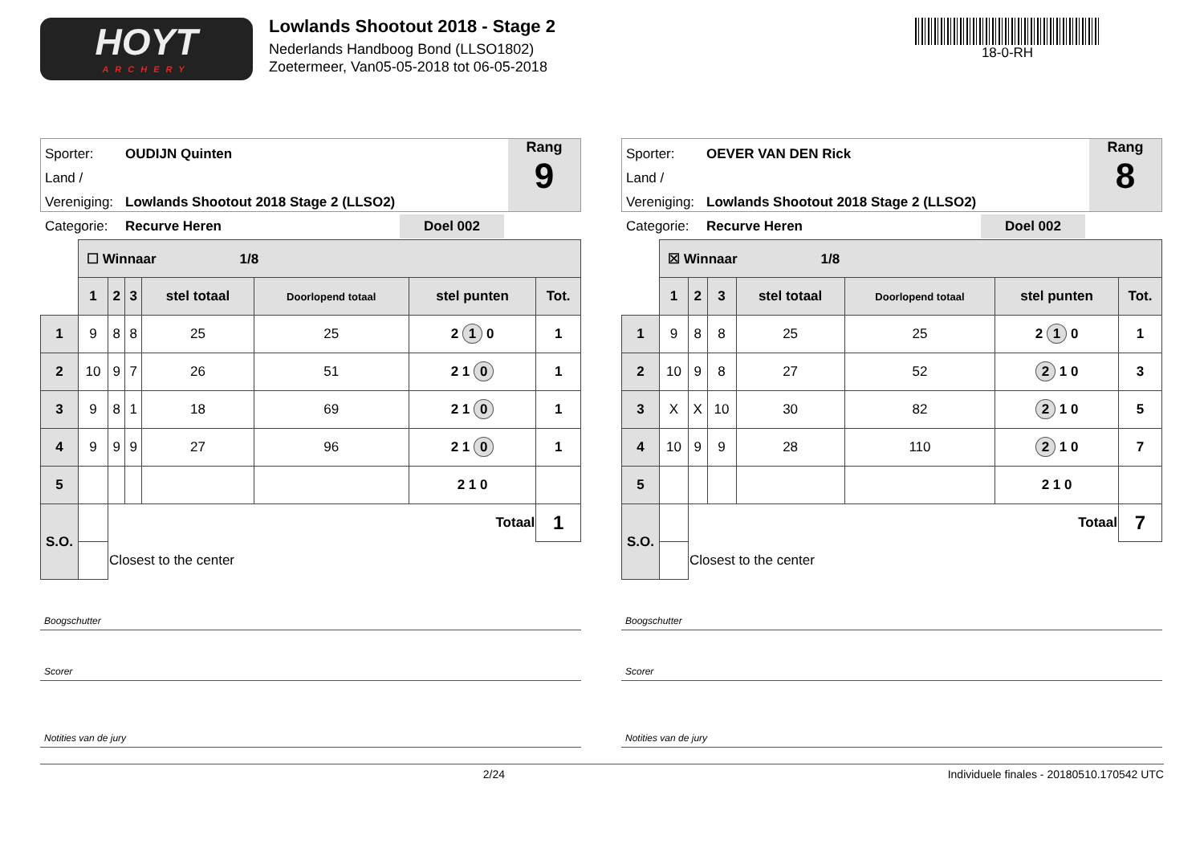HOYT
ARCHERY
Lowlands Shootout 2018 - Stage 2
Nederlands Handboog Bond (LLSO1802)
Zoetermeer, Van05-05-2018 tot 06-05-2018
18-0-RH
Sporter: OUDIJN Quinten
Land / Vereniging: Lowlands Shootout 2018 Stage 2 (LLSO2)
Categorie: Recurve Heren Doel 002
Rang
9
| | ☐ Winnaar 1/8 | | | | | | |
| | 1 | 2 | 3 | stel totaal | Doorlopend totaal | stel punten | Tot. |
| 1 | 9 | 8 | 8 | 25 | 25 | 2 1 0 | 1 |
| 2 | 10 | 9 | 7 | 26 | 51 | 2 1 0 | 1 |
| 3 | 9 | 8 | 1 | 18 | 69 | 2 1 0 | 1 |
| 4 | 9 | 9 | 9 | 27 | 96 | 2 1 0 | 1 |
| 5 | | | | | | 2 1 0 | |
| S.O. | | Totaal | | | | | 1 |
| | | Closest to the center | | | | | |
Boogschutter
Scorer
Notities van de jury
Sporter: OEVER VAN DEN Rick
Land / Vereniging: Lowlands Shootout 2018 Stage 2 (LLSO2)
Categorie: Recurve Heren Doel 002
Rang
8
| | ☒ Winnaar 1/8 | | | | | | |
| | 1 | 2 | 3 | stel totaal | Doorlopend totaal | stel punten | Tot. |
| 1 | 9 | 8 | 8 | 25 | 25 | 2 1 0 | 1 |
| 2 | 10 | 9 | 8 | 27 | 52 | 2 1 0 | 3 |
| 3 | X | X | 10 | 30 | 82 | 2 1 0 | 5 |
| 4 | 10 | 9 | 9 | 28 | 110 | 2 1 0 | 7 |
| 5 | | | | | | 2 1 0 | |
| S.O. | | Totaal | | | | | 7 |
| | | Closest to the center | | | | | |
Boogschutter
Scorer
Notities van de jury
2/24 Individuele finales - 20180510.170542 UTC